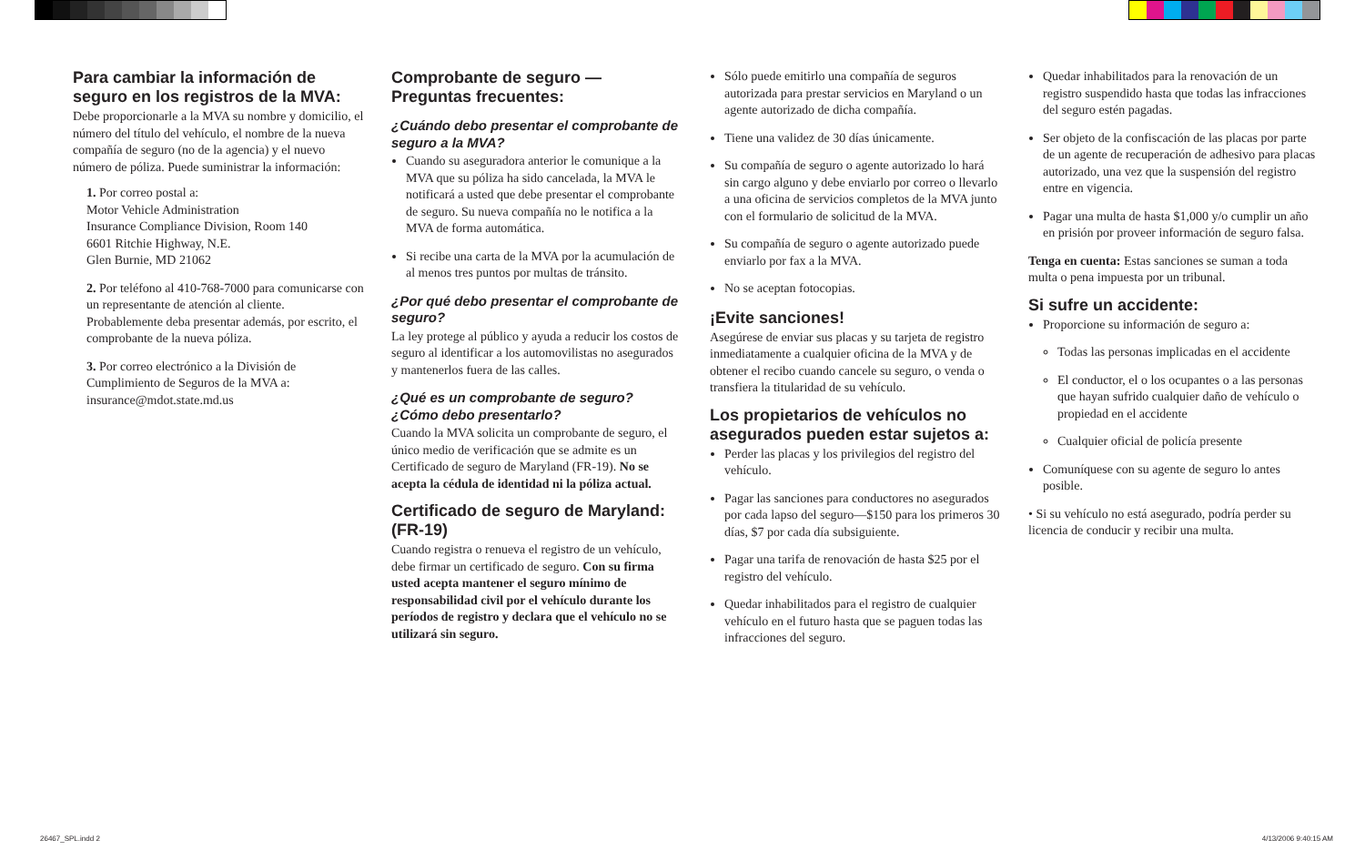Para cambiar la información de seguro en los registros de la MVA:
Debe proporcionarle a la MVA su nombre y domicilio, el número del título del vehículo, el nombre de la nueva compañía de seguro (no de la agencia) y el nuevo número de póliza. Puede suministrar la información:
1. Por correo postal a:
Motor Vehicle Administration
Insurance Compliance Division, Room 140
6601 Ritchie Highway, N.E.
Glen Burnie, MD 21062
2. Por teléfono al 410-768-7000 para comunicarse con un representante de atención al cliente. Probablemente deba presentar además, por escrito, el comprobante de la nueva póliza.
3. Por correo electrónico a la División de Cumplimiento de Seguros de la MVA a: insurance@mdot.state.md.us
Comprobante de seguro — Preguntas frecuentes:
¿Cuándo debo presentar el comprobante de seguro a la MVA?
Cuando su aseguradora anterior le comunique a la MVA que su póliza ha sido cancelada, la MVA le notificará a usted que debe presentar el comprobante de seguro. Su nueva compañía no le notifica a la MVA de forma automática.
Si recibe una carta de la MVA por la acumulación de al menos tres puntos por multas de tránsito.
¿Por qué debo presentar el comprobante de seguro?
La ley protege al público y ayuda a reducir los costos de seguro al identificar a los automovilistas no asegurados y mantenerlos fuera de las calles.
¿Qué es un comprobante de seguro? ¿Cómo debo presentarlo?
Cuando la MVA solicita un comprobante de seguro, el único medio de verificación que se admite es un Certificado de seguro de Maryland (FR-19). No se acepta la cédula de identidad ni la póliza actual.
Certificado de seguro de Maryland: (FR-19)
Cuando registra o renueva el registro de un vehículo, debe firmar un certificado de seguro. Con su firma usted acepta mantener el seguro mínimo de responsabilidad civil por el vehículo durante los períodos de registro y declara que el vehículo no se utilizará sin seguro.
Sólo puede emitirlo una compañía de seguros autorizada para prestar servicios en Maryland o un agente autorizado de dicha compañía.
Tiene una validez de 30 días únicamente.
Su compañía de seguro o agente autorizado lo hará sin cargo alguno y debe enviarlo por correo o llevarlo a una oficina de servicios completos de la MVA junto con el formulario de solicitud de la MVA.
Su compañía de seguro o agente autorizado puede enviarlo por fax a la MVA.
No se aceptan fotocopias.
¡Evite sanciones!
Asegúrese de enviar sus placas y su tarjeta de registro inmediatamente a cualquier oficina de la MVA y de obtener el recibo cuando cancele su seguro, o venda o transfiera la titularidad de su vehículo.
Los propietarios de vehículos no asegurados pueden estar sujetos a:
Perder las placas y los privilegios del registro del vehículo.
Pagar las sanciones para conductores no asegurados por cada lapso del seguro—$150 para los primeros 30 días, $7 por cada día subsiguiente.
Pagar una tarifa de renovación de hasta $25 por el registro del vehículo.
Quedar inhabilitados para el registro de cualquier vehículo en el futuro hasta que se paguen todas las infracciones del seguro.
Quedar inhabilitados para la renovación de un registro suspendido hasta que todas las infracciones del seguro estén pagadas.
Ser objeto de la confiscación de las placas por parte de un agente de recuperación de adhesivo para placas autorizado, una vez que la suspensión del registro entre en vigencia.
Pagar una multa de hasta $1,000 y/o cumplir un año en prisión por proveer información de seguro falsa.
Tenga en cuenta: Estas sanciones se suman a toda multa o pena impuesta por un tribunal.
Si sufre un accidente:
Proporcione su información de seguro a:
Todas las personas implicadas en el accidente
El conductor, el o los ocupantes o a las personas que hayan sufrido cualquier daño de vehículo o propiedad en el accidente
Cualquier oficial de policía presente
Comuníquese con su agente de seguro lo antes posible.
• Si su vehículo no está asegurado, podría perder su licencia de conducir y recibir una multa.
26467_SPL.indd 2 4/13/2006 9:40:15 AM